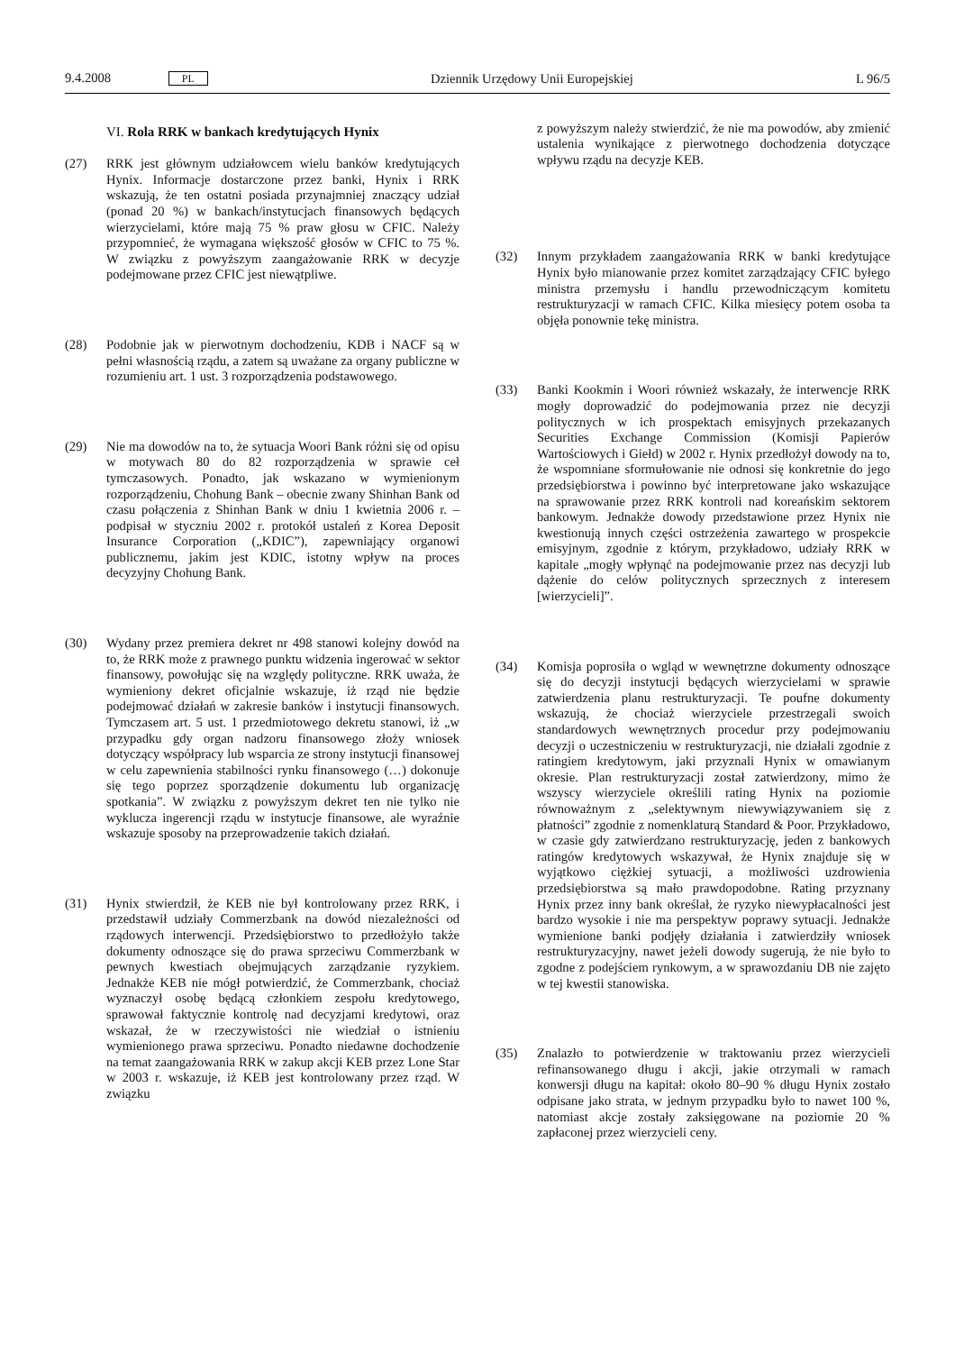9.4.2008 PL Dziennik Urzędowy Unii Europejskiej L 96/5
VI. Rola RRK w bankach kredytujących Hynix
(27) RRK jest głównym udziałowcem wielu banków kredytujących Hynix. Informacje dostarczone przez banki, Hynix i RRK wskazują, że ten ostatni posiada przynajmniej znaczący udział (ponad 20 %) w bankach/instytucjach finansowych będących wierzycielami, które mają 75 % praw głosu w CFIC. Należy przypomnieć, że wymagana większość głosów w CFIC to 75 %. W związku z powyższym zaangażowanie RRK w decyzje podejmowane przez CFIC jest niewątpliwe.
(28) Podobnie jak w pierwotnym dochodzeniu, KDB i NACF są w pełni własnością rządu, a zatem są uważane za organy publiczne w rozumieniu art. 1 ust. 3 rozporządzenia podstawowego.
(29) Nie ma dowodów na to, że sytuacja Woori Bank różni się od opisu w motywach 80 do 82 rozporządzenia w sprawie ceł tymczasowych. Ponadto, jak wskazano w wymienionym rozporządzeniu, Chohung Bank – obecnie zwany Shinhan Bank od czasu połączenia z Shinhan Bank w dniu 1 kwietnia 2006 r. – podpisał w styczniu 2002 r. protokół ustaleń z Korea Deposit Insurance Corporation („KDIC”), zapewniający organowi publicznemu, jakim jest KDIC, istotny wpływ na proces decyzyjny Chohung Bank.
(30) Wydany przez premiera dekret nr 498 stanowi kolejny dowód na to, że RRK może z prawnego punktu widzenia ingerować w sektor finansowy, powołując się na względy polityczne. RRK uważa, że wymieniony dekret oficjalnie wskazuje, iż rząd nie będzie podejmować działań w zakresie banków i instytucji finansowych. Tymczasem art. 5 ust. 1 przedmiotowego dekretu stanowi, iż „w przypadku gdy organ nadzoru finansowego złoży wniosek dotyczący współpracy lub wsparcia ze strony instytucji finansowej w celu zapewnienia stabilności rynku finansowego (…) dokonuje się tego poprzez sporządzenie dokumentu lub organizację spotkania”. W związku z powyższym dekret ten nie tylko nie wyklucza ingerencji rządu w instytucje finansowe, ale wyraźnie wskazuje sposoby na przeprowadzenie takich działań.
(31) Hynix stwierdził, że KEB nie był kontrolowany przez RRK, i przedstawił udziały Commerzbank na dowód niezależności od rządowych interwencji. Przedsiębiorstwo to przedłożyło także dokumenty odnoszące się do prawa sprzeciwu Commerzbank w pewnych kwestiach obejmujących zarządzanie ryzykiem. Jednakże KEB nie mógł potwierdzić, że Commerzbank, chociaż wyznaczył osobę będącą członkiem zespołu kredytowego, sprawował faktycznie kontrolę nad decyzjami kredytowi, oraz wskazał, że w rzeczywistości nie wiedział o istnieniu wymienionego prawa sprzeciwu. Ponadto niedawne dochodzenie na temat zaangażowania RRK w zakup akcji KEB przez Lone Star w 2003 r. wskazuje, iż KEB jest kontrolowany przez rząd. W związku
z powyższym należy stwierdzić, że nie ma powodów, aby zmienić ustalenia wynikające z pierwotnego dochodzenia dotyczące wpływu rządu na decyzje KEB.
(32) Innym przykładem zaangażowania RRK w banki kredytujące Hynix było mianowanie przez komitet zarządzający CFIC byłego ministra przemysłu i handlu przewodniczącym komitetu restrukturyzacji w ramach CFIC. Kilka miesięcy potem osoba ta objęła ponownie tekę ministra.
(33) Banki Kookmin i Woori również wskazały, że interwencje RRK mogły doprowadzić do podejmowania przez nie decyzji politycznych w ich prospektach emisyjnych przekazanych Securities Exchange Commission (Komisji Papierów Wartościowych i Giełd) w 2002 r. Hynix przedłożył dowody na to, że wspomniane sformułowanie nie odnosi się konkretnie do jego przedsiębiorstwa i powinno być interpretowane jako wskazujące na sprawowanie przez RRK kontroli nad koreańskim sektorem bankowym. Jednakże dowody przedstawione przez Hynix nie kwestionują innych części ostrzeżenia zawartego w prospekcie emisyjnym, zgodnie z którym, przykładowo, udziały RRK w kapitale „mogły wpłynąć na podejmowanie przez nas decyzji lub dążenie do celów politycznych sprzecznych z interesem [wierzycieli]”.
(34) Komisja poprosiła o wgląd w wewnętrzne dokumenty odnoszące się do decyzji instytucji będących wierzycielami w sprawie zatwierdzenia planu restrukturyzacji. Te poufne dokumenty wskazują, że chociaż wierzyciele przestrzegali swoich standardowych wewnętrznych procedur przy podejmowaniu decyzji o uczestniczeniu w restrukturyzacji, nie działali zgodnie z ratingiem kredytowym, jaki przyznali Hynix w omawianym okresie. Plan restrukturyzacji został zatwierdzony, mimo że wszyscy wierzyciele określili rating Hynix na poziomie równoważnym z „selektywnym niewywiązywaniem się z płatności” zgodnie z nomenklaturą Standard & Poor. Przykładowo, w czasie gdy zatwierdzano restrukturyzację, jeden z bankowych ratingów kredytowych wskazywał, że Hynix znajduje się w wyjątkowo ciężkiej sytuacji, a możliwości uzdrowienia przedsiębiorstwa są mało prawdopodobne. Rating przyznany Hynix przez inny bank określał, że ryzyko niewypłacalności jest bardzo wysokie i nie ma perspektyw poprawy sytuacji. Jednakże wymienione banki podjęły działania i zatwierdziły wniosek restrukturyzacyjny, nawet jeżeli dowody sugerują, że nie było to zgodne z podejściem rynkowym, a w sprawozdaniu DB nie zajęto w tej kwestii stanowiska.
(35) Znalazło to potwierdzenie w traktowaniu przez wierzycieli refinansowanego długu i akcji, jakie otrzymali w ramach konwersji długu na kapitał: około 80–90 % długu Hynix zostało odpisane jako strata, w jednym przypadku było to nawet 100 %, natomiast akcje zostały zaksięgowane na poziomie 20 % zapłaconej przez wierzycieli ceny.